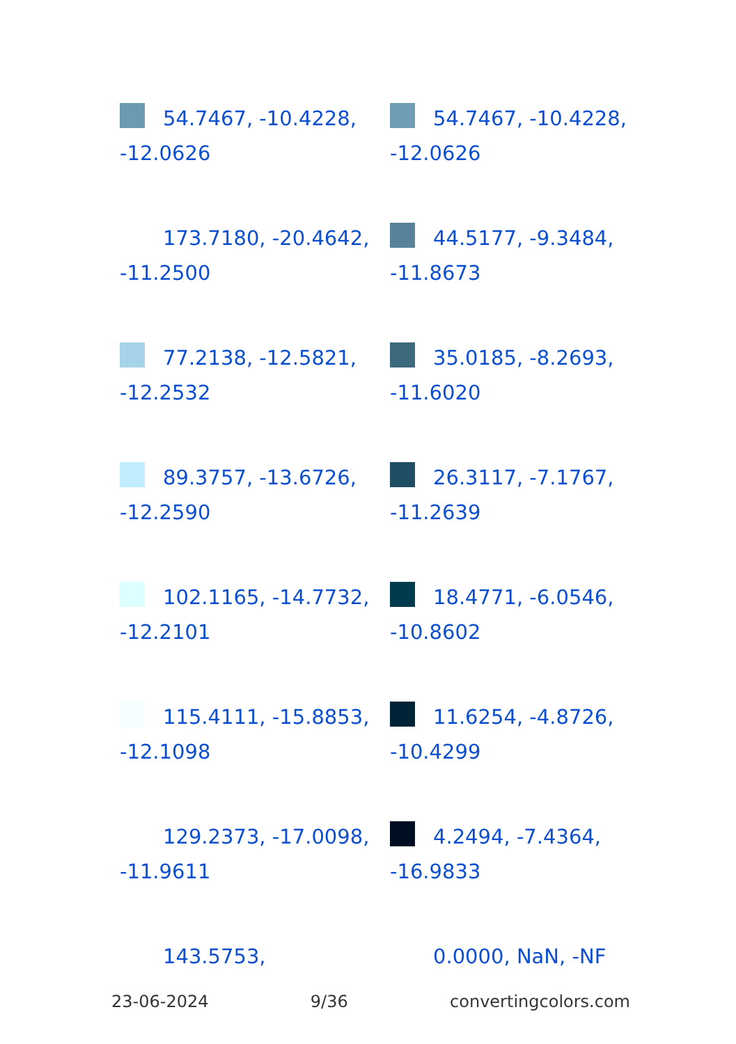54.7467, -10.4228, -12.0626
54.7467, -10.4228, -12.0626
173.7180, -20.4642, -11.2500
44.5177, -9.3484, -11.8673
77.2138, -12.5821, -12.2532
35.0185, -8.2693, -11.6020
89.3757, -13.6726, -12.2590
26.3117, -7.1767, -11.2639
102.1165, -14.7732, -12.2101
18.4771, -6.0546, -10.8602
115.4111, -15.8853, -12.1098
11.6254, -4.8726, -10.4299
129.2373, -17.0098, -11.9611
4.2494, -7.4364, -16.9833
143.5753,
0.0000, NaN, -NF
23-06-2024 9/36 convertingcolors.com